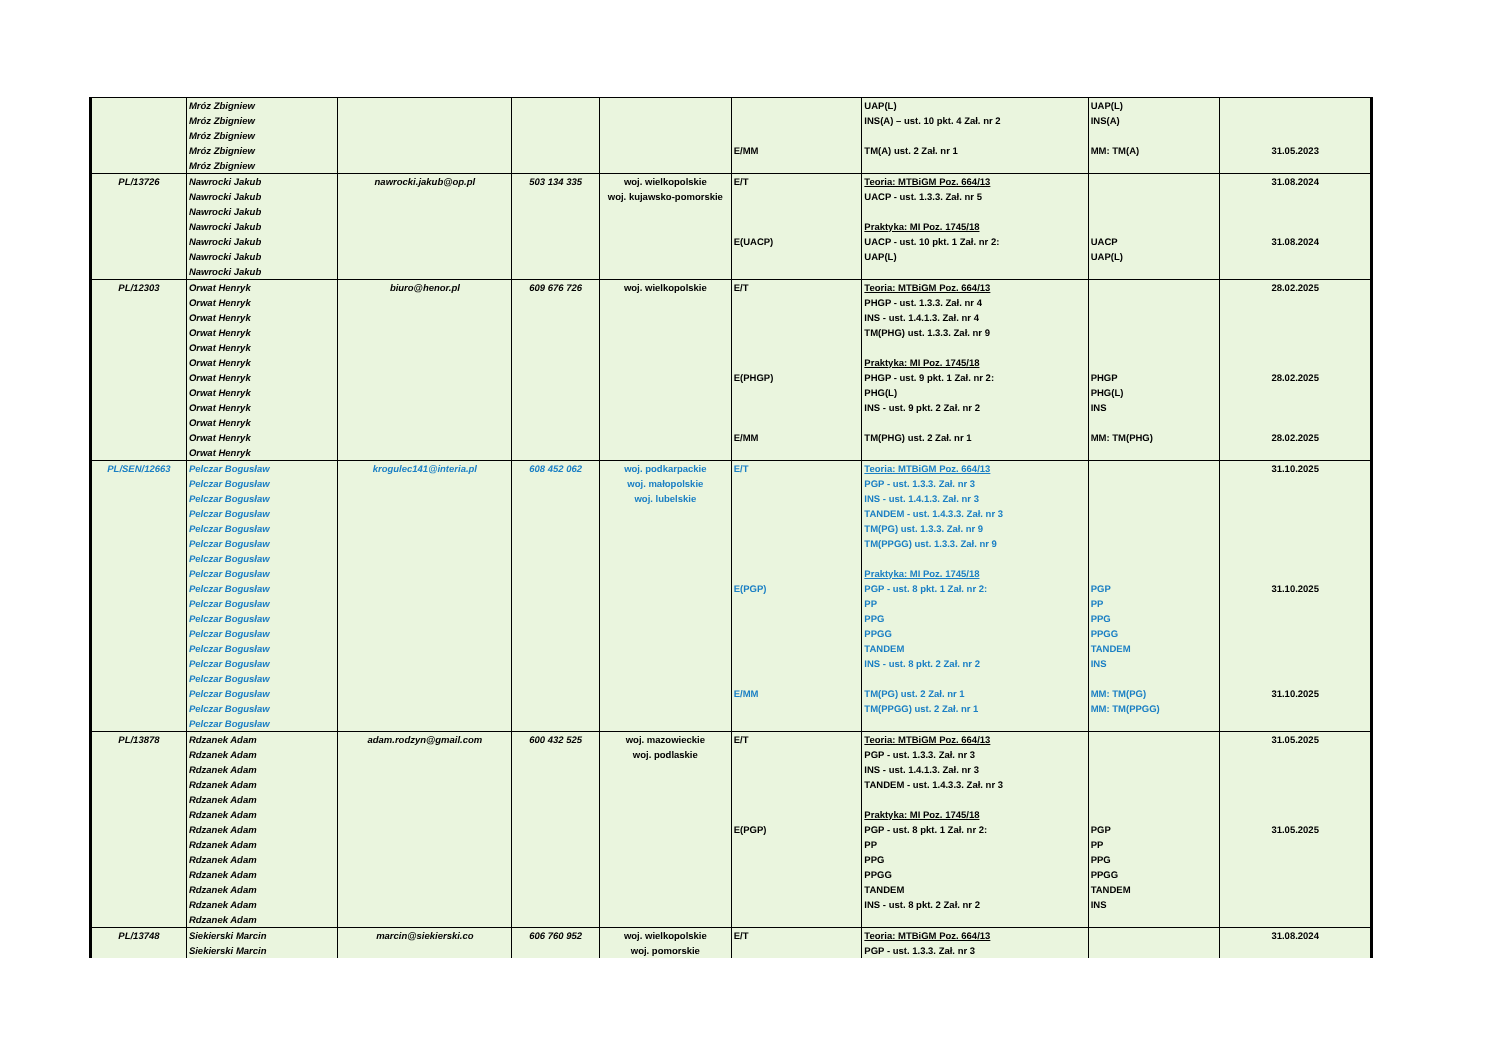| | Mróz Zbigniew Mróz Zbigniew Mróz Zbigniew Mróz Zbigniew Mróz Zbigniew | | | | E/MM | UAP(L) INS(A) – ust. 10 pkt. 4 Zał. nr 2 TM(A) ust. 2 Zał. nr 1 | UAP(L) INS(A) MM: TM(A) | 31.05.2023 |
| PL/13726 | Nawrocki Jakub Nawrocki Jakub Nawrocki Jakub Nawrocki Jakub Nawrocki Jakub Nawrocki Jakub Nawrocki Jakub | nawrocki.jakub@op.pl | 503 134 335 | woj. wielkopolskie woj. kujawsko-pomorskie | E/T E(UACP) | Teoria: MTBiGM Poz. 664/13 UACP - ust. 1.3.3. Zał. nr 5 Praktyka: MI Poz. 1745/18 UACP - ust. 10 pkt. 1 Zał. nr 2: UAP(L) | UACP UAP(L) | 31.08.2024 31.08.2024 |
| PL/12303 | Orwat Henryk Orwat Henryk Orwat Henryk Orwat Henryk Orwat Henryk Orwat Henryk Orwat Henryk Orwat Henryk Orwat Henryk Orwat Henryk Orwat Henryk Orwat Henryk | biuro@henor.pl | 609 676 726 | woj. wielkopolskie | E/T E(PHGP) E/MM | Teoria: MTBiGM Poz. 664/13 PHGP - ust. 1.3.3. Zał. nr 4 INS - ust. 1.4.1.3. Zał. nr 4 TM(PHG) ust. 1.3.3. Zał. nr 9 Praktyka: MI Poz. 1745/18 PHGP - ust. 9 pkt. 1 Zał. nr 2: PHG(L) INS - ust. 9 pkt. 2 Zał. nr 2 TM(PHG) ust. 2 Zał. nr 1 | PHGP PHG(L) INS MM: TM(PHG) | 28.02.2025 28.02.2025 28.02.2025 |
| PL/SEN/12663 | Pelczar Bogusław Pelczar Bogusław Pelczar Bogusław Pelczar Bogusław Pelczar Bogusław Pelczar Bogusław Pelczar Bogusław Pelczar Bogusław Pelczar Bogusław Pelczar Bogusław Pelczar Bogusław Pelczar Bogusław Pelczar Bogusław Pelczar Bogusław Pelczar Bogusław Pelczar Bogusław Pelczar Bogusław Pelczar Bogusław | krogulec141@interia.pl | 608 452 062 | woj. podkarpackie woj. małopolskie woj. lubelskie | E/T E(PGP) E/MM | Teoria: MTBiGM Poz. 664/13 PGP - ust. 1.3.3. Zał. nr 3 INS - ust. 1.4.1.3. Zał. nr 3 TANDEM - ust. 1.4.3.3. Zał. nr 3 TM(PG) ust. 1.3.3. Zał. nr 9 TM(PPGG) ust. 1.3.3. Zał. nr 9 Praktyka: MI Poz. 1745/18 PGP - ust. 8 pkt. 1 Zał. nr 2: PP PPG PPGG TANDEM INS - ust. 8 pkt. 2 Zał. nr 2 TM(PG) ust. 2 Zał. nr 1 TM(PPGG) ust. 2 Zał. nr 1 | PGP PP PPG PPGG TANDEM INS MM: TM(PG) MM: TM(PPGG) | 31.10.2025 31.10.2025 31.10.2025 |
| PL/13878 | Rdzanek Adam Rdzanek Adam Rdzanek Adam Rdzanek Adam Rdzanek Adam Rdzanek Adam Rdzanek Adam Rdzanek Adam Rdzanek Adam Rdzanek Adam Rdzanek Adam Rdzanek Adam Rdzanek Adam | adam.rodzyn@gmail.com | 600 432 525 | woj. mazowieckie woj. podlaskie | E/T E(PGP) | Teoria: MTBiGM Poz. 664/13 PGP - ust. 1.3.3. Zał. nr 3 INS - ust. 1.4.1.3. Zał. nr 3 TANDEM - ust. 1.4.3.3. Zał. nr 3 Praktyka: MI Poz. 1745/18 PGP - ust. 8 pkt. 1 Zał. nr 2: PP PPG PPGG TANDEM INS - ust. 8 pkt. 2 Zał. nr 2 | PGP PP PPG PPGG TANDEM INS | 31.05.2025 31.05.2025 |
| PL/13748 | Siekierski Marcin Siekierski Marcin | marcin@siekierski.co | 606 760 952 | woj. wielkopolskie woj. pomorskie | E/T | Teoria: MTBiGM Poz. 664/13 PGP - ust. 1.3.3. Zał. nr 3 | | 31.08.2024 |